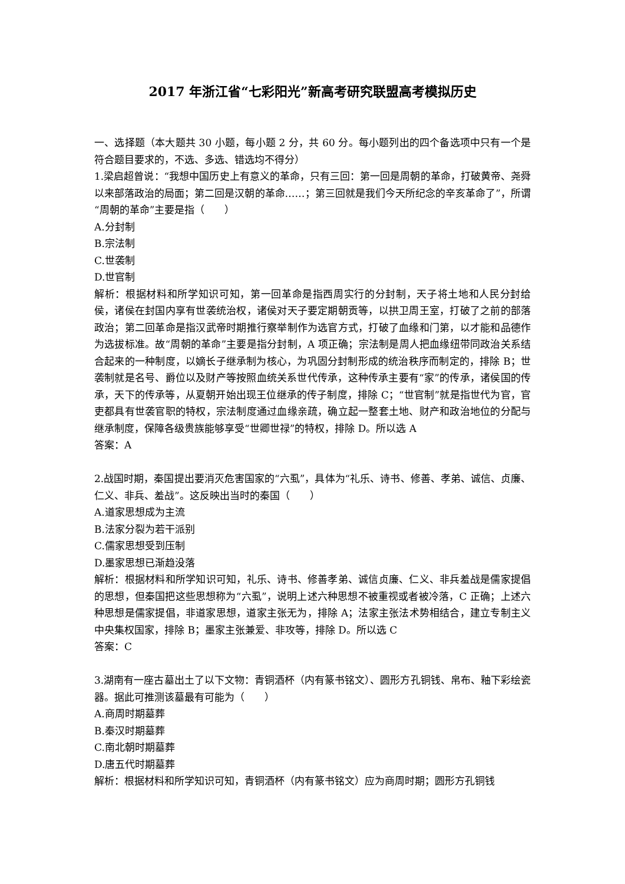2017 年浙江省“七彩阳光”新高考研究联盟高考模拟历史
一、选择题（本大题共 30 小题，每小题 2 分，共 60 分。每小题列出的四个备选项中只有一个是符合题目要求的，不选、多选、错选均不得分）
1.梁启超曾说：“我想中国历史上有意义的革命，只有三回：第一回是周朝的革命，打破黄帝、尧舜以来部落政治的局面；第二回是汉朝的革命……；第三回就是我们今天所纪念的辛亥革命了”，所谓“周朝的革命”主要是指（　　）
A.分封制
B.宗法制
C.世袭制
D.世官制
解析：根据材料和所学知识可知，第一回革命是指西周实行的分封制，天子将土地和人民分封给侯，诸侯在封国内享有世袭统治权，诸侯对天子要定期朝贡等，以拱卫周王室，打破了之前的部落政治；第二回革命是指汉武帝时期推行察举制作为选官方式，打破了血缘和门第，以才能和品德作为选拔标准。故“周朝的革命”主要是指分封制，A 项正确；宗法制是周人把血缘纽带同政治关系结合起来的一种制度，以嫡长子继承制为核心，为巩固分封制形成的统治秩序而制定的，排除 B；世袭制就是名号、爵位以及财产等按照血统关系世代传承，这种传承主要有“家”的传承，诸侯国的传承，天下的传承等，从夏朝开始出现王位继承的传子制度，排除 C；“世官制”就是指世代为官，官吏都具有世袭官职的特权，宗法制度通过血缘亲疏，确立起一整套土地、财产和政治地位的分配与继承制度，保障各级贵族能够享受“世卿世禄”的特权，排除 D。所以选 A
答案：A
2.战国时期，秦国提出要消灭危害国家的“六虱”，具体为“礼乐、诗书、修善、孝弟、诚信、贞廉、仁义、非兵、羞战”。这反映出当时的秦国（　　）
A.道家思想成为主流
B.法家分裂为若干派别
C.儒家思想受到压制
D.墨家思想已渐趋没落
解析：根据材料和所学知识可知，礼乐、诗书、修善孝弟、诚信贞廉、仁义、非兵羞战是儒家提倡的思想，但秦国把这些思想称为“六虱”，说明上述六种思想不被重视或者被冷落，C 正确；上述六种思想是儒家提倡，非道家思想，道家主张无为，排除 A；法家主张法术势相结合，建立专制主义中央集权国家，排除 B；墨家主张兼爱、非攻等，排除 D。所以选 C
答案：C
3.湖南有一座古墓出土了以下文物：青铜酒杯（内有篆书铭文）、圆形方孔铜钱、帛布、釉下彩绘瓷器。据此可推测该墓最有可能为（　　）
A.商周时期墓葬
B.秦汉时期墓葬
C.南北朝时期墓葬
D.唐五代时期墓葬
解析：根据材料和所学知识可知，青铜酒杯（内有篆书铭文）应为商周时期；圆形方孔铜钱